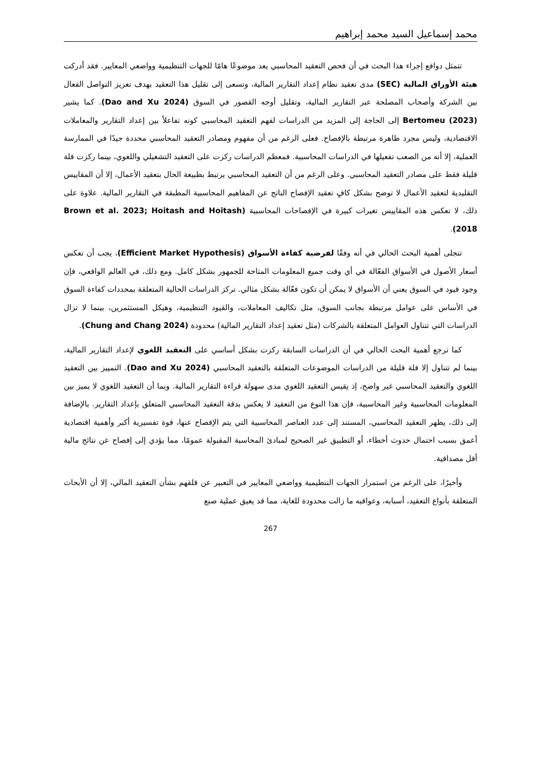محمد إسماعيل السيد محمد إبراهيم
تتمثل دوافع إجراء هذا البحث في أن فحص التعقيد المحاسبي يعد موضوعًا هامًا للجهات التنظيمية وواضعي المعايير. فقد أدركت هيئة الأوراق المالية (SEC) مدى تعقيد نظام إعداد التقارير المالية، وتسعى إلى تقليل هذا التعقيد بهدف تعزيز التواصل الفعال بين الشركة وأصحاب المصلحة عبر التقارير المالية، وتقليل أوجه القصور في السوق (Dao and Xu 2024). كما يشير Bertomeu (2023) إلى الحاجة إلى المزيد من الدراسات لفهم التعقيد المحاسبي كونه تفاعلاً بين إعداد التقارير والمعاملات الاقتصادية، وليس مجرد ظاهرة مرتبطة بالإفصاح. فعلى الرغم من أن مفهوم ومصادر التعقيد المحاسبي محددة جيدًا في الممارسة العملية، إلا أنه من الصعب تفعيلها في الدراسات المحاسبية. فمعظم الدراسات ركزت على التعقيد التشغيلي واللغوي، بينما ركزت قلة قليلة فقط على مصادر التعقيد المحاسبي. وعلى الرغم من أن التعقيد المحاسبي يرتبط بطبيعة الحال بتعقيد الأعمال، إلا أن المقاييس التقليدية لتعقيد الأعمال لا توضح بشكل كافٍ تعقيد الإفصاح الناتج عن المفاهيم المحاسبية المطبقة في التقارير المالية. علاوة على ذلك، لا تعكس هذه المقاييس تغيرات كبيرة في الإفصاحات المحاسبية (Brown et al. 2023; Hoitash and Hoitash 2018).
تتجلى أهمية البحث الحالي في أنه وفقًا لفرضية كفاءة الأسواق (Efficient Market Hypothesis)، يجب أن تعكس أسعار الأصول في الأسواق الفعّالة في أي وقت جميع المعلومات المتاحة للجمهور بشكل كامل. ومع ذلك، في العالم الواقعي، فإن وجود قيود في السوق يعني أن الأسواق لا يمكن أن تكون فعّالة بشكل مثالي. تركز الدراسات الحالية المتعلقة بمحددات كفاءة السوق في الأساس على عوامل مرتبطة بجانب السوق، مثل تكاليف المعاملات، والقيود التنظيمية، وهيكل المستثمرين، بينما لا تزال الدراسات التي تتناول العوامل المتعلقة بالشركات (مثل تعقيد إعداد التقارير المالية) محدودة (Chung and Chang 2024).
كما ترجع أهمية البحث الحالي في أن الدراسات السابقة ركزت بشكل أساسي على التعقيد اللغوي لإعداد التقارير المالية، بينما لم تتناول إلا قلة قليلة من الدراسات الموضوعات المتعلقة بالتعقيد المحاسبي (Dao and Xu 2024). التمييز بين التعقيد اللغوي والتعقيد المحاسبي غير واضح، إذ يقيس التعقيد اللغوي مدى سهولة قراءة التقارير المالية. وبما أن التعقيد اللغوي لا يميز بين المعلومات المحاسبية وغير المحاسبية، فإن هذا النوع من التعقيد لا يعكس بدقة التعقيد المحاسبي المتعلق بإعداد التقارير. بالإضافة إلى ذلك، يظهر التعقيد المحاسبي، المستند إلى عدد العناصر المحاسبية التي يتم الإفصاح عنها، قوة تفسيرية أكبر وأهمية اقتصادية أعمق بسبب احتمال حدوث أخطاء، أو التطبيق غير الصحيح لمبادئ المحاسبة المقبولة عمومًا، مما يؤدي إلى إفصاح عن نتائج مالية أقل مصداقية.
وأخيرًا، على الرغم من استمرار الجهات التنظيمية وواضعي المعايير في التعبير عن قلقهم بشأن التعقيد المالي، إلا أن الأبحاث المتعلقة بأنواع التعقيد، أسبابه، وعواقبه ما زالت محدودة للغاية، مما قد يعيق عملية صنع
267